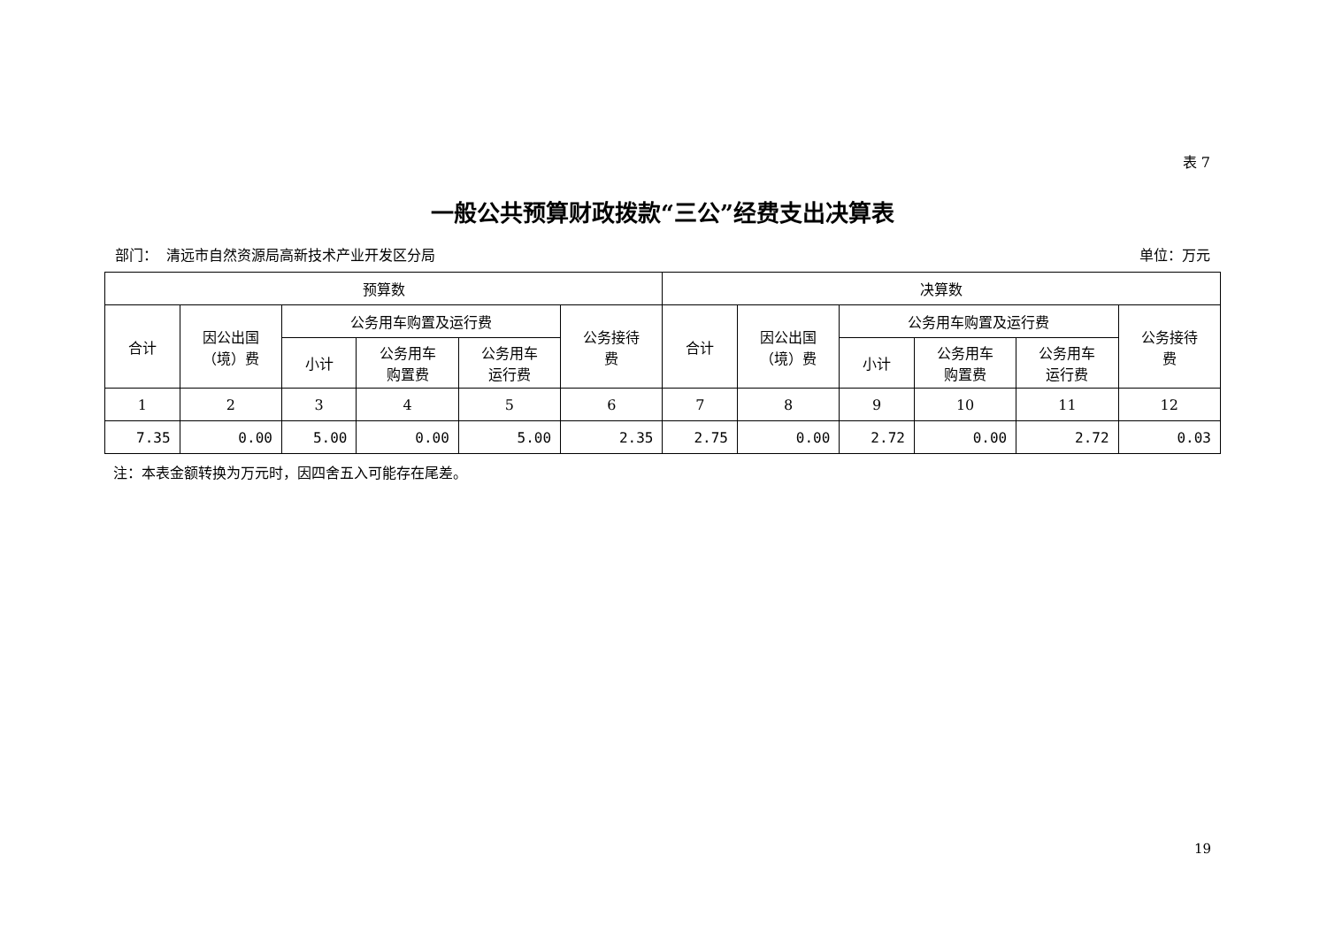表 7
一般公共预算财政拨款“三公”经费支出决算表
部门： 清远市自然资源局高新技术产业开发区分局 单位：万元
| 预算数 | | | | | | 决算数 | | | | | |
| --- | --- | --- | --- | --- | --- | --- | --- | --- | --- | --- | --- |
| 合计 | 因公出国 （境）费 | 公务用车购置及运行费 | | | 公务接待 费 | 合计 | 因公出国 （境）费 | 公务用车购置及运行费 | | | 公务接待 费 |
| | | 小计 | 公务用车 购置费 | 公务用车 运行费 | | | | 小计 | 公务用车 购置费 | 公务用车 运行费 | |
| 1 | 2 | 3 | 4 | 5 | 6 | 7 | 8 | 9 | 10 | 11 | 12 |
| 7.35 | 0.00 | 5.00 | 0.00 | 5.00 | 2.35 | 2.75 | 0.00 | 2.72 | 0.00 | 2.72 | 0.03 |
注：本表金额转换为万元时，因四舍五入可能存在尾差。
19